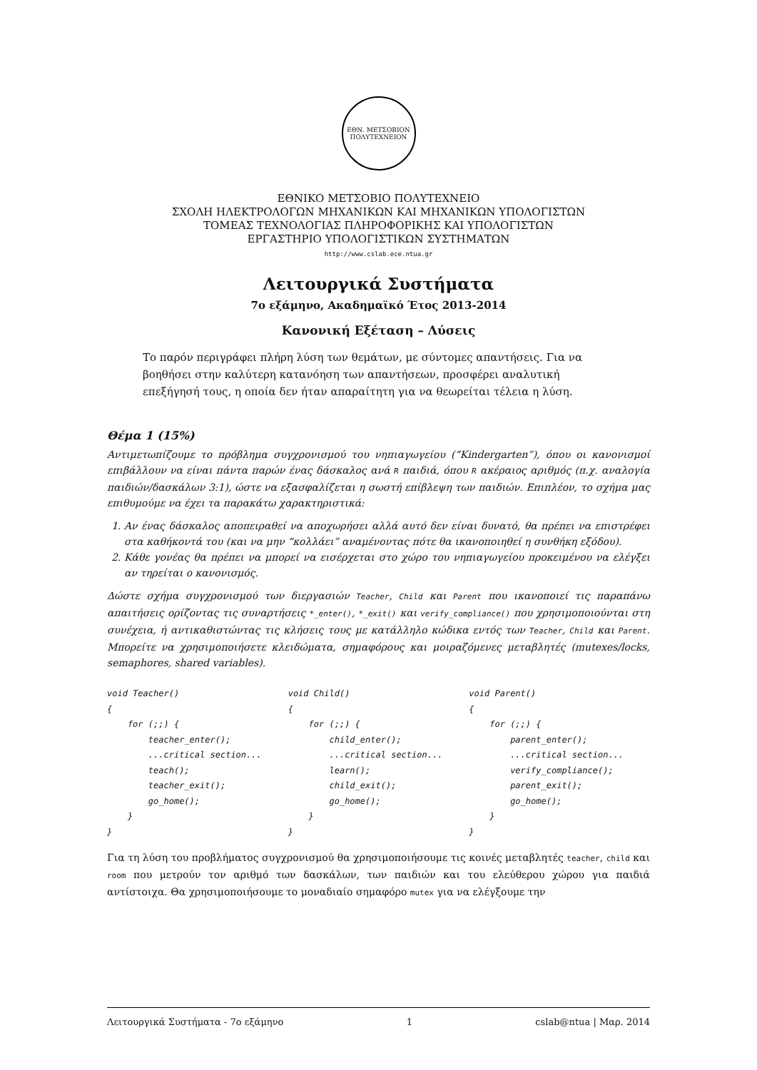ΕΘΝ. ΜΕΤΣΟΒΙΟΝ
ΠΟΛΥΤΕΧΝΕΙΟΝ
ΕΘΝΙΚΟ ΜΕΤΣΟΒΙΟ ΠΟΛΥΤΕΧΝΕΙΟ
ΣΧΟΛΗ ΗΛΕΚΤΡΟΛΟΓΩΝ ΜΗΧΑΝΙΚΩΝ ΚΑΙ ΜΗΧΑΝΙΚΩΝ ΥΠΟΛΟΓΙΣΤΩΝ
ΤΟΜΕΑΣ ΤΕΧΝΟΛΟΓΙΑΣ ΠΛΗΡΟΦΟΡΙΚΗΣ ΚΑΙ ΥΠΟΛΟΓΙΣΤΩΝ
ΕΡΓΑΣΤΗΡΙΟ ΥΠΟΛΟΓΙΣΤΙΚΩΝ ΣΥΣΤΗΜΑΤΩΝ
http://www.cslab.ece.ntua.gr
Λειτουργικά Συστήματα
7ο εξάμηνο, Ακαδημαϊκό Έτος 2013-2014
Κανονική Εξέταση – Λύσεις
Το παρόν περιγράφει πλήρη λύση των θεμάτων, με σύντομες απαντήσεις. Για να βοηθήσει στην καλύτερη κατανόηση των απαντήσεων, προσφέρει αναλυτική επεξήγησή τους, η οποία δεν ήταν απαραίτητη για να θεωρείται τέλεια η λύση.
Θέμα 1 (15%)
Αντιμετωπίζουμε το πρόβλημα συγχρονισμού του νηπιαγωγείου (“Kindergarten”), όπου οι κανονισμοί επιβάλλουν να είναι πάντα παρών ένας δάσκαλος ανά R παιδιά, όπου R ακέραιος αριθμός (π.χ. αναλογία παιδιών/δασκάλων 3:1), ώστε να εξασφαλίζεται η σωστή επίβλεψη των παιδιών. Επιπλέον, το σχήμα μας επιθυμούμε να έχει τα παρακάτω χαρακτηριστικά:
1. Αν ένας δάσκαλος αποπειραθεί να αποχωρήσει αλλά αυτό δεν είναι δυνατό, θα πρέπει να επιστρέφει στα καθήκοντά του (και να μην “κολλάει” αναμένοντας πότε θα ικανοποιηθεί η συνθήκη εξόδου).
2. Κάθε γονέας θα πρέπει να μπορεί να εισέρχεται στο χώρο του νηπιαγωγείου προκειμένου να ελέγξει αν τηρείται ο κανονισμός.
Δώστε σχήμα συγχρονισμού των διεργασιών Teacher, Child και Parent που ικανοποιεί τις παραπάνω απαιτήσεις ορίζοντας τις συναρτήσεις *_enter(), *_exit() και verify_compliance() που χρησιμοποιούνται στη συνέχεια, ή αντικαθιστώντας τις κλήσεις τους με κατάλληλο κώδικα εντός των Teacher, Child και Parent. Μπορείτε να χρησιμοποιήσετε κλειδώματα, σημαφόρους και μοιραζόμενες μεταβλητές (mutexes/locks, semaphores, shared variables).
void Teacher()
{
    for (;;) {
        teacher_enter();
        ...critical section...
        teach();
        teacher_exit();
        go_home();
    }
}
void Child()
{
    for (;;) {
        child_enter();
        ...critical section...
        learn();
        child_exit();
        go_home();
    }
}
void Parent()
{
    for (;;) {
        parent_enter();
        ...critical section...
        verify_compliance();
        parent_exit();
        go_home();
    }
}
Για τη λύση του προβλήματος συγχρονισμού θα χρησιμοποιήσουμε τις κοινές μεταβλητές teacher, child και room που μετρούν τον αριθμό των δασκάλων, των παιδιών και του ελεύθερου χώρου για παιδιά αντίστοιχα. Θα χρησιμοποιήσουμε το μοναδιαίο σημαφόρο mutex για να ελέγξουμε την
Λειτουργικά Συστήματα - 7ο εξάμηνο 1 cslab@ntua | Μαρ. 2014